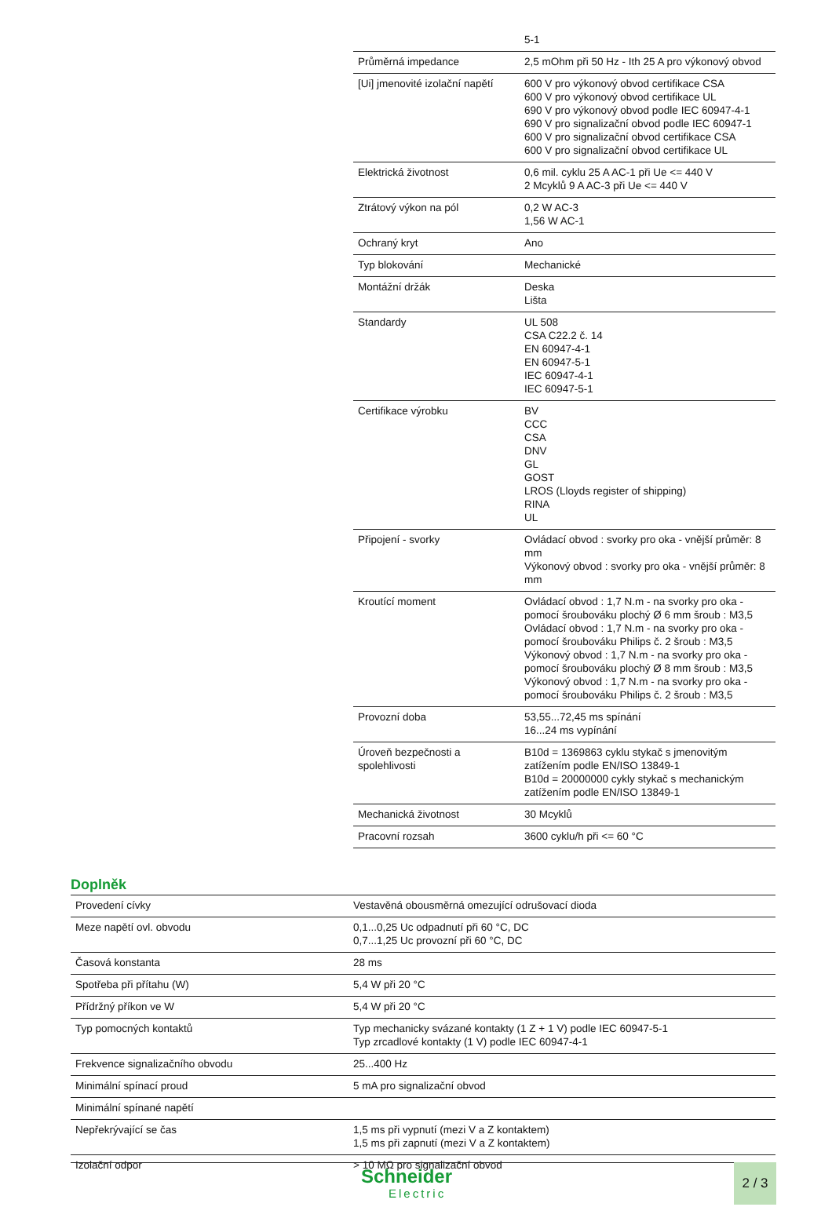| | 5-1 |
| Průměrná impedance | 2,5 mOhm při 50 Hz - Ith 25 A pro výkonový obvod |
| [Ui] jmenovité izolační napětí | 600 V pro výkonový obvod certifikace CSA 600 V pro výkonový obvod certifikace UL 690 V pro výkonový obvod podle IEC 60947-4-1 690 V pro signalizační obvod podle IEC 60947-1 600 V pro signalizační obvod certifikace CSA 600 V pro signalizační obvod certifikace UL |
| Elektrická životnost | 0,6 mil. cyklu 25 A AC-1 při Ue <= 440 V 2 Mcyklů 9 A AC-3 při Ue <= 440 V |
| Ztrátový výkon na pól | 0,2 W AC-3 1,56 W AC-1 |
| Ochraný kryt | Ano |
| Typ blokování | Mechanické |
| Montážní držák | Deska Lišta |
| Standardy | UL 508 CSA C22.2 č. 14 EN 60947-4-1 EN 60947-5-1 IEC 60947-4-1 IEC 60947-5-1 |
| Certifikace výrobku | BV CCC CSA DNV GL GOST LROS (Lloyds register of shipping) RINA UL |
| Připojení - svorky | Ovládací obvod : svorky pro oka - vnější průměr: 8 mm Výkonový obvod : svorky pro oka - vnější průměr: 8 mm |
| Kroutící moment | Ovládací obvod : 1,7 N.m - na svorky pro oka - pomocí šroubováku plochý Ø 6 mm šroub : M3,5 Ovládací obvod : 1,7 N.m - na svorky pro oka - pomocí šroubováku Philips č. 2 šroub : M3,5 Výkonový obvod : 1,7 N.m - na svorky pro oka - pomocí šroubováku plochý Ø 8 mm šroub : M3,5 Výkonový obvod : 1,7 N.m - na svorky pro oka - pomocí šroubováku Philips č. 2 šroub : M3,5 |
| Provozní doba | 53,55...72,45 ms spínání 16...24 ms vypínání |
| Úroveň bezpečnosti a spolehlivosti | B10d = 1369863 cyklu stykač s jmenovitým zatížením podle EN/ISO 13849-1 B10d = 20000000 cykly stykač s mechanickým zatížením podle EN/ISO 13849-1 |
| Mechanická životnost | 30 Mcyklů |
| Pracovní rozsah | 3600 cyklu/h při <= 60 °C |
Doplněk
| Provedení cívky | Vestavěná obousměrná omezující odrušovací dioda |
| Meze napětí ovl. obvodu | 0,1...0,25 Uc odpadnutí při 60 °C, DC 0,7...1,25 Uc provozní při 60 °C, DC |
| Časová konstanta | 28 ms |
| Spotřeba při přítahu (W) | 5,4 W při 20 °C |
| Přídržný příkon ve W | 5,4 W při 20 °C |
| Typ pomocných kontaktů | Typ mechanicky svázané kontakty (1 Z + 1 V) podle IEC 60947-5-1 Typ zrcadlové kontakty (1 V) podle IEC 60947-4-1 |
| Frekvence signalizačního obvodu | 25...400 Hz |
| Minimální spínací proud | 5 mA pro signalizační obvod |
| Minimální spínané napětí | |
| Nepřekrývající se čas | 1,5 ms při vypnutí (mezi V a Z kontaktem) 1,5 ms při zapnutí (mezi V a Z kontaktem) |
| Izolační odpor | > 10 MΩ pro signalizační obvod |
Schneider
Electric
2 / 3